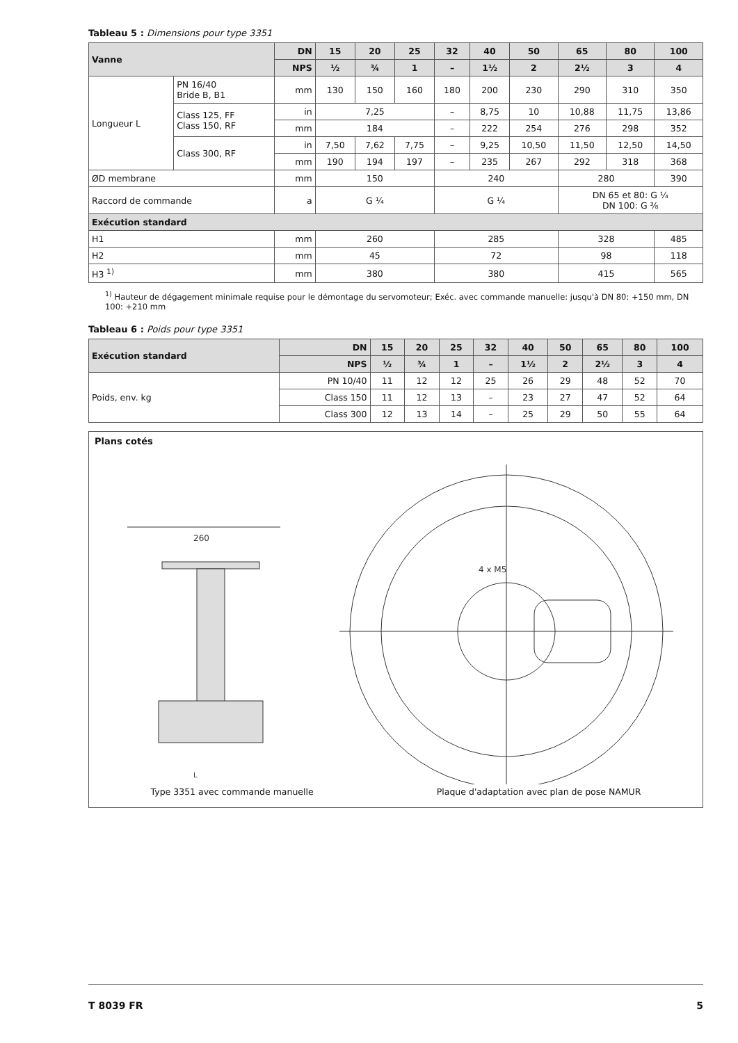Tableau 5 : Dimensions pour type 3351
| Vanne | | DN | 15 | 20 | 25 | 32 | 40 | 50 | 65 | 80 | 100 |
| --- | --- | --- | --- | --- | --- | --- | --- | --- | --- | --- | --- |
| | | NPS | ½ | ¾ | 1 | – | 1½ | 2 | 2½ | 3 | 4 |
| Longueur L | PN 16/40 Bride B, B1 | mm | 130 | 150 | 160 | 180 | 200 | 230 | 290 | 310 | 350 |
| | Class 125, FF Class 150, RF | in | 7,25 | | | – | 8,75 | 10 | 10,88 | 11,75 | 13,86 |
| | | mm | 184 | | | – | 222 | 254 | 276 | 298 | 352 |
| | Class 300, RF | in | 7,50 | 7,62 | 7,75 | – | 9,25 | 10,50 | 11,50 | 12,50 | 14,50 |
| | | mm | 190 | 194 | 197 | – | 235 | 267 | 292 | 318 | 368 |
| ØD membrane | | mm | 150 | | | 240 | | | 280 | | 390 |
| Raccord de commande | | a | G ¼ | | | G ¼ | | | DN 65 et 80: G ¼ DN 100: G ⅜ | | |
| Exécution standard | | | | | | | | | | | |
| H1 | | mm | 260 | | | 285 | | | 328 | | 485 |
| H2 | | mm | 45 | | | 72 | | | 98 | | 118 |
| H3 <sup>1)</sup> | | mm | 380 | | | 380 | | | 415 | | 565 |
<sup>1)</sup> Hauteur de dégagement minimale requise pour le démontage du servomoteur; Exéc. avec commande manuelle: jusqu'à DN 80: +150 mm, DN 100: +210 mm
Tableau 6 : Poids pour type 3351
| Exécution standard | | DN | 15 | 20 | 25 | 32 | 40 | 50 | 65 | 80 | 100 |
| --- | --- | --- | --- | --- | --- | --- | --- | --- | --- | --- | --- |
| | | NPS | ½ | ¾ | 1 | – | 1½ | 2 | 2½ | 3 | 4 |
| Poids, env. kg | PN 10/40 | | 11 | 12 | 12 | 25 | 26 | 29 | 48 | 52 | 70 |
| | Class 150 | | 11 | 12 | 13 | – | 23 | 27 | 47 | 52 | 64 |
| | Class 300 | | 12 | 13 | 14 | – | 25 | 29 | 50 | 55 | 64 |
Plans cotés
260
L
4 x M5
Type 3351 avec commande manuelle Plaque d'adaptation avec plan de pose NAMUR
T 8039 FR 5